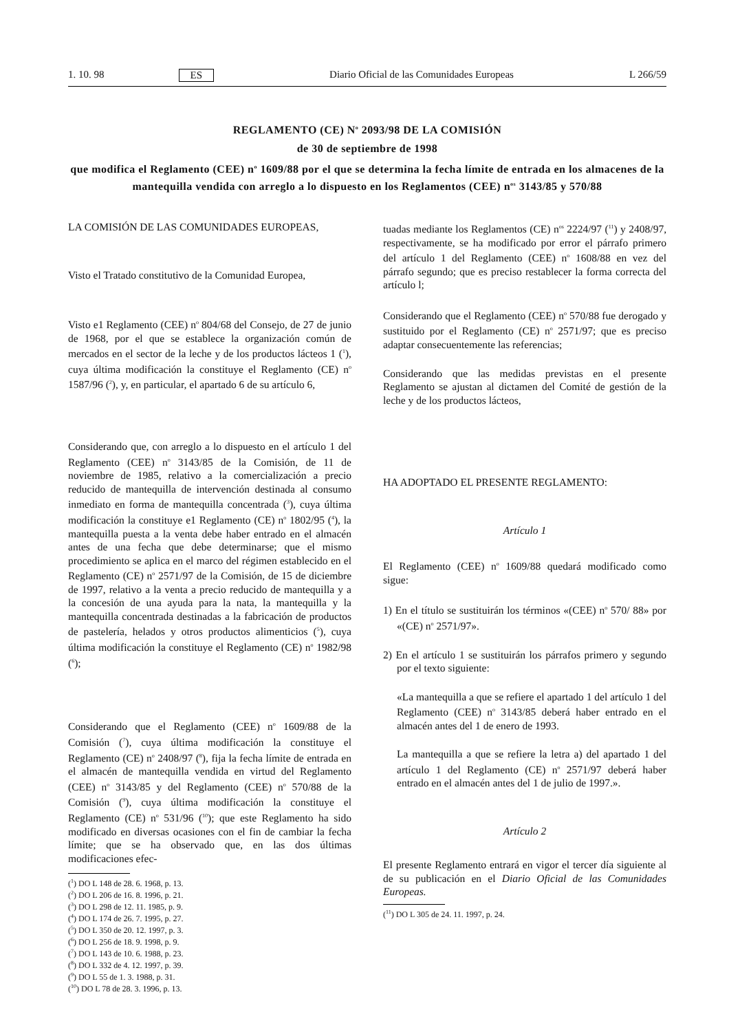1. 10. 98 ES Diario Oficial de las Comunidades Europeas L 266/59
REGLAMENTO (CE) N<sup>o</sup> 2093/98 DE LA COMISIÓN
de 30 de septiembre de 1998
que modifica el Reglamento (CEE) n<sup>o</sup> 1609/88 por el que se determina la fecha límite de entrada en los almacenes de la mantequilla vendida con arreglo a lo dispuesto en los Reglamentos (CEE) n<sup>os</sup> 3143/85 y 570/88
LA COMISIÓN DE LAS COMUNIDADES EUROPEAS,
Visto el Tratado constitutivo de la Comunidad Europea,
Visto e1 Reglamento (CEE) n<sup>o</sup> 804/68 del Consejo, de 27 de junio de 1968, por el que se establece la organización común de mercados en el sector de la leche y de los productos lácteos 1 (<sup>1</sup>), cuya última modificación la constituye el Reglamento (CE) n<sup>o</sup> 1587/96 (<sup>2</sup>), y, en particular, el apartado 6 de su artículo 6,
Considerando que, con arreglo a lo dispuesto en el artículo 1 del Reglamento (CEE) n<sup>o</sup> 3143/85 de la Comisión, de 11 de noviembre de 1985, relativo a la comercialización a precio reducido de mantequilla de intervención destinada al consumo inmediato en forma de mantequilla concentrada (<sup>3</sup>), cuya última modificación la constituye e1 Reglamento (CE) n<sup>o</sup> 1802/95 (<sup>4</sup>), la mantequilla puesta a la venta debe haber entrado en el almacén antes de una fecha que debe determinarse; que el mismo procedimiento se aplica en el marco del régimen establecido en el Reglamento (CE) n<sup>o</sup> 2571/97 de la Comisión, de 15 de diciembre de 1997, relativo a la venta a precio reducido de mantequilla y a la concesión de una ayuda para la nata, la mantequilla y la mantequilla concentrada destinadas a la fabricación de productos de pastelería, helados y otros productos alimenticios (<sup>5</sup>), cuya última modificación la constituye el Reglamento (CE) n<sup>o</sup> 1982/98 (<sup>6</sup>);
Considerando que el Reglamento (CEE) n<sup>o</sup> 1609/88 de la Comisión (<sup>7</sup>), cuya última modificación la constituye el Reglamento (CE) n<sup>o</sup> 2408/97 (<sup>8</sup>), fija la fecha límite de entrada en el almacén de mantequilla vendida en virtud del Reglamento (CEE) n<sup>o</sup> 3143/85 y del Reglamento (CEE) n<sup>o</sup> 570/88 de la Comisión (<sup>9</sup>), cuya última modificación la constituye el Reglamento (CE) n<sup>o</sup> 531/96 (<sup>10</sup>); que este Reglamento ha sido modificado en diversas ocasiones con el fin de cambiar la fecha límite; que se ha observado que, en las dos últimas modificaciones efec-
(<sup>1</sup>) DO L 148 de 28. 6. 1968, p. 13.
(<sup>2</sup>) DO L 206 de 16. 8. 1996, p. 21.
(<sup>3</sup>) DO L 298 de 12. 11. 1985, p. 9.
(<sup>4</sup>) DO L 174 de 26. 7. 1995, p. 27.
(<sup>5</sup>) DO L 350 de 20. 12. 1997, p. 3.
(<sup>6</sup>) DO L 256 de 18. 9. 1998, p. 9.
(<sup>7</sup>) DO L 143 de 10. 6. 1988, p. 23.
(<sup>8</sup>) DO L 332 de 4. 12. 1997, p. 39.
(<sup>9</sup>) DO L 55 de 1. 3. 1988, p. 31.
(<sup>10</sup>) DO L 78 de 28. 3. 1996, p. 13.
tuadas mediante los Reglamentos (CE) n<sup>os</sup> 2224/97 (<sup>11</sup>) y 2408/97, respectivamente, se ha modificado por error el párrafo primero del artículo 1 del Reglamento (CEE) n<sup>o</sup> 1608/88 en vez del párrafo segundo; que es preciso restablecer la forma correcta del artículo l;
Considerando que el Reglamento (CEE) n<sup>o</sup> 570/88 fue derogado y sustituido por el Reglamento (CE) n<sup>o</sup> 2571/97; que es preciso adaptar consecuentemente las referencias;
Considerando que las medidas previstas en el presente Reglamento se ajustan al dictamen del Comité de gestión de la leche y de los productos lácteos,
HA ADOPTADO EL PRESENTE REGLAMENTO:
Artículo 1
El Reglamento (CEE) n<sup>o</sup> 1609/88 quedará modificado como sigue:
1) En el título se sustituirán los términos «(CEE) n<sup>o</sup> 570/ 88» por «(CE) n<sup>o</sup> 2571/97».
2) En el artículo 1 se sustituirán los párrafos primero y segundo por el texto siguiente:
«La mantequilla a que se refiere el apartado 1 del artículo 1 del Reglamento (CEE) n<sup>o</sup> 3143/85 deberá haber entrado en el almacén antes del 1 de enero de 1993.
La mantequilla a que se refiere la letra a) del apartado 1 del artículo 1 del Reglamento (CE) n<sup>o</sup> 2571/97 deberá haber entrado en el almacén antes del 1 de julio de 1997.».
Artículo 2
El presente Reglamento entrará en vigor el tercer día siguiente al de su publicación en el Diario Oficial de las Comunidades Europeas.
(<sup>11</sup>) DO L 305 de 24. 11. 1997, p. 24.